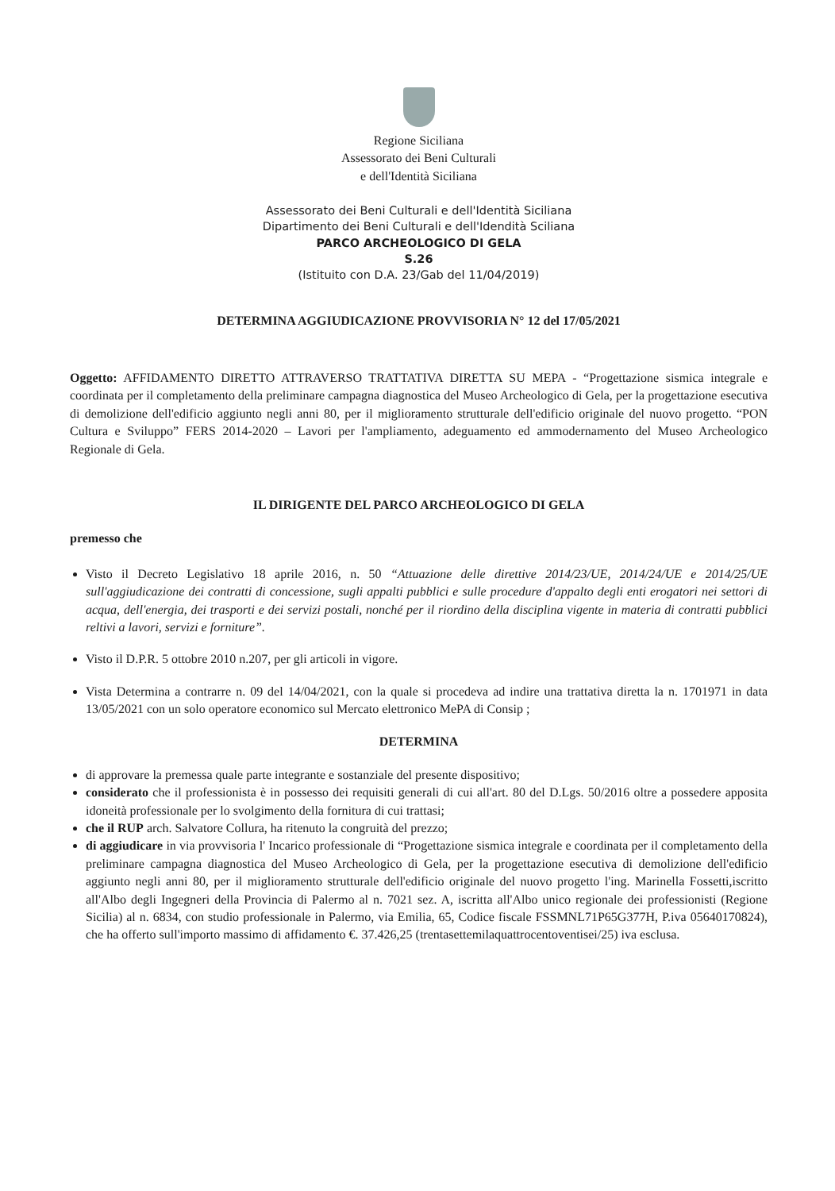Regione Siciliana
Assessorato dei Beni Culturali
e dell'Identità Siciliana
Assessorato dei Beni Culturali e dell'Identità Siciliana
Dipartimento dei Beni Culturali e dell'Idendità Sciliana
PARCO ARCHEOLOGICO DI GELA
S.26
(Istituito con D.A. 23/Gab del 11/04/2019)
DETERMINA AGGIUDICAZIONE PROVVISORIA N° 12 del 17/05/2021
Oggetto: AFFIDAMENTO DIRETTO ATTRAVERSO TRATTATIVA DIRETTA SU MEPA - “Progettazione sismica integrale e coordinata per il completamento della preliminare campagna diagnostica del Museo Archeologico di Gela, per la progettazione esecutiva di demolizione dell'edificio aggiunto negli anni 80, per il miglioramento strutturale dell'edificio originale del nuovo progetto. “PON Cultura e Sviluppo” FERS 2014-2020 – Lavori per l'ampliamento, adeguamento ed ammodernamento del Museo Archeologico Regionale di Gela.
IL DIRIGENTE DEL PARCO ARCHEOLOGICO DI GELA
premesso che
Visto il Decreto Legislativo 18 aprile 2016, n. 50 “Attuazione delle direttive 2014/23/UE, 2014/24/UE e 2014/25/UE sull'aggiudicazione dei contratti di concessione, sugli appalti pubblici e sulle procedure d'appalto degli enti erogatori nei settori di acqua, dell'energia, dei trasporti e dei servizi postali, nonché per il riordino della disciplina vigente in materia di contratti pubblici reltivi a lavori, servizi e forniture”.
Visto il D.P.R. 5 ottobre 2010 n.207, per gli articoli in vigore.
Vista Determina a contrarre n. 09 del 14/04/2021, con la quale si procedeva ad indire una trattativa diretta la n. 1701971 in data 13/05/2021 con un solo operatore economico sul Mercato elettronico MePA di Consip ;
DETERMINA
di approvare la premessa quale parte integrante e sostanziale del presente dispositivo;
considerato che il professionista è in possesso dei requisiti generali di cui all'art. 80 del D.Lgs. 50/2016 oltre a possedere apposita idoneità professionale per lo svolgimento della fornitura di cui trattasi;
che il RUP arch. Salvatore Collura, ha ritenuto la congruità del prezzo;
di aggiudicare in via provvisoria l' Incarico professionale di “Progettazione sismica integrale e coordinata per il completamento della preliminare campagna diagnostica del Museo Archeologico di Gela, per la progettazione esecutiva di demolizione dell'edificio aggiunto negli anni 80, per il miglioramento strutturale dell'edificio originale del nuovo progetto l'ing. Marinella Fossetti,iscritto all'Albo degli Ingegneri della Provincia di Palermo al n. 7021 sez. A, iscritta all'Albo unico regionale dei professionisti (Regione Sicilia) al n. 6834, con studio professionale in Palermo, via Emilia, 65, Codice fiscale FSSMNL71P65G377H, P.iva 05640170824), che ha offerto sull'importo massimo di affidamento €. 37.426,25 (trentasettemilaquattrocentoventisei/25) iva esclusa.